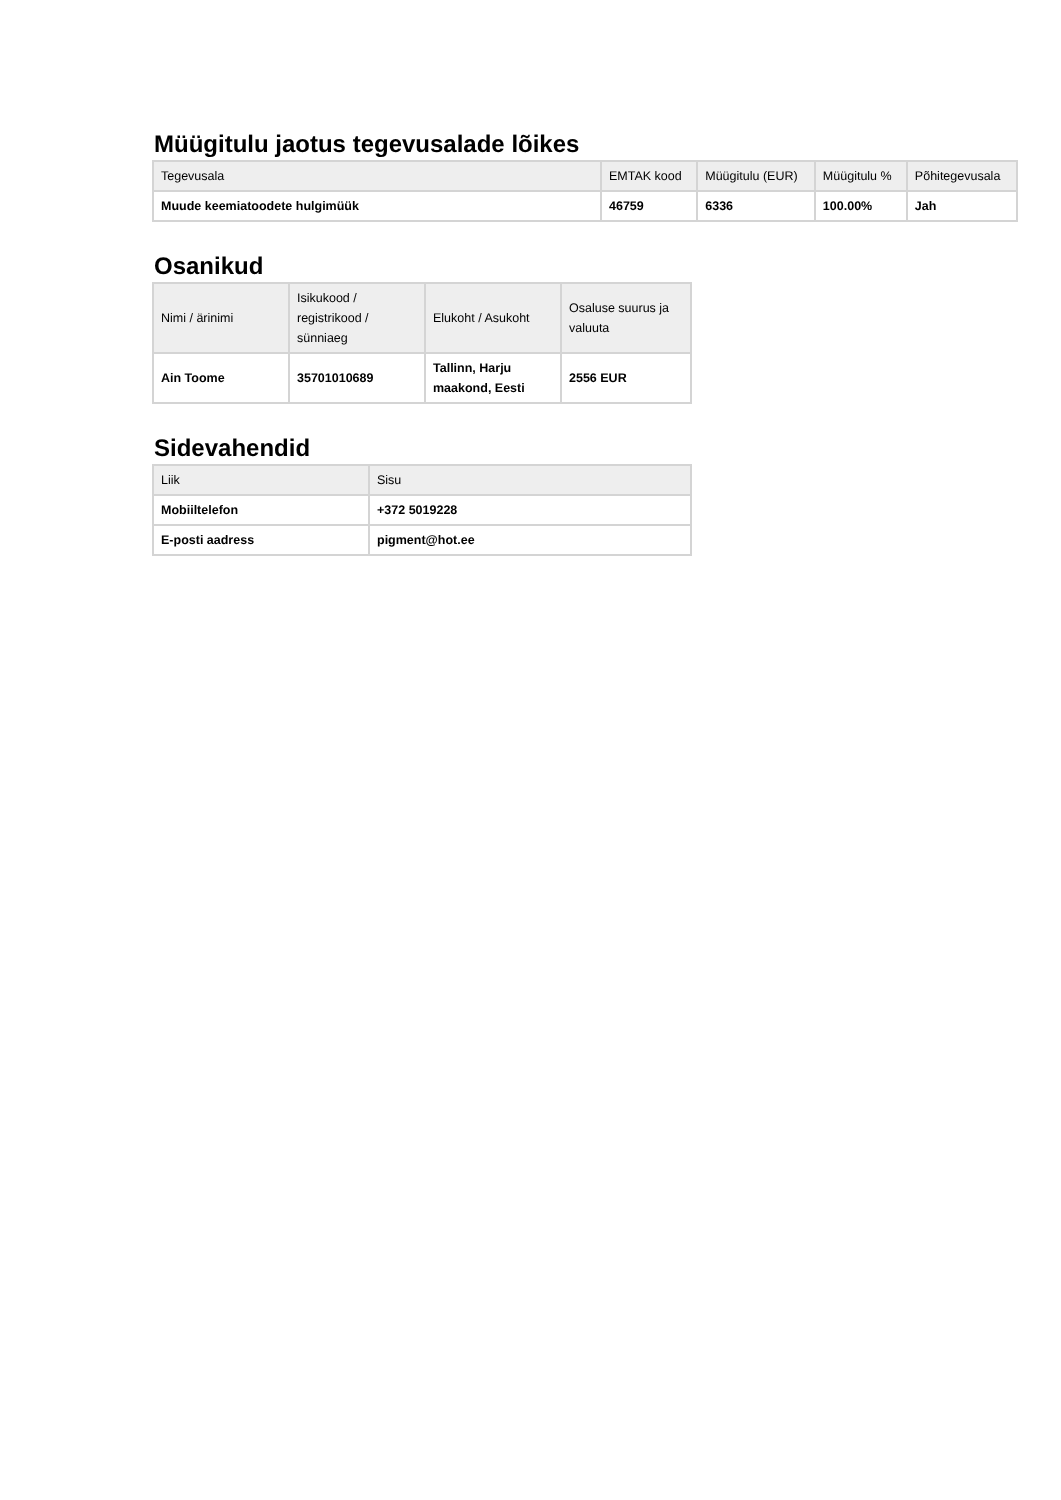Müügitulu jaotus tegevusalade lõikes
| Tegevusala | EMTAK kood | Müügitulu (EUR) | Müügitulu % | Põhitegevusala |
| --- | --- | --- | --- | --- |
| Muude keemiatoodete hulgimüük | 46759 | 6336 | 100.00% | Jah |
Osanikud
| Nimi / ärinimi | Isikukood / registrikood / sünniaeg | Elukoht / Asukoht | Osaluse suurus ja valuuta |
| --- | --- | --- | --- |
| Ain Toome | 35701010689 | Tallinn, Harju maakond, Eesti | 2556 EUR |
Sidevahendid
| Liik | Sisu |
| --- | --- |
| Mobiiltelefon | +372 5019228 |
| E-posti aadress | pigment@hot.ee |